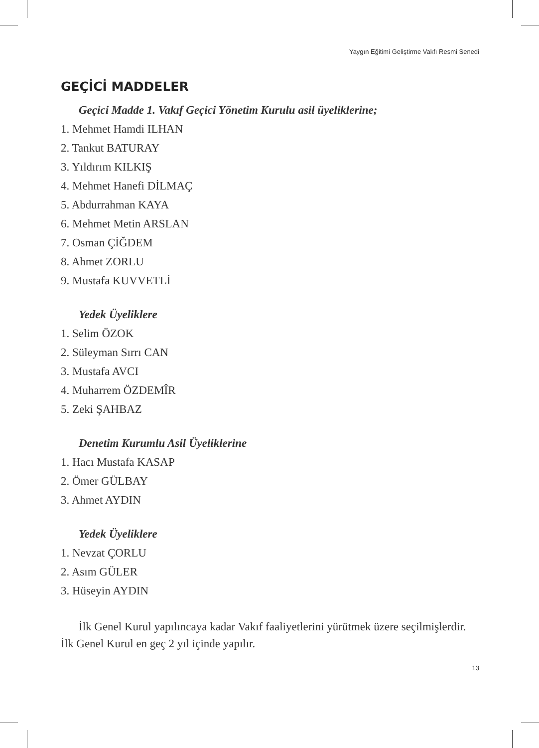Yaygın Eğitimi Geliştirme Vakfı Resmi Senedi
GEÇİCİ MADDELER
Geçici Madde 1. Vakıf Geçici Yönetim Kurulu asil üyeliklerine;
1. Mehmet Hamdi ILHAN
2. Tankut BATURAY
3. Yıldırım KILKIŞ
4. Mehmet Hanefi DİLMAÇ
5. Abdurrahman KAYA
6. Mehmet Metin ARSLAN
7. Osman ÇİĞDEM
8. Ahmet ZORLU
9. Mustafa KUVVETLİ
Yedek Üyeliklere
1. Selim ÖZOK
2. Süleyman Sırrı CAN
3. Mustafa AVCI
4. Muharrem ÖZDEMÎR
5. Zeki ŞAHBAZ
Denetim Kurumlu Asil Üyeliklerine
1. Hacı Mustafa KASAP
2. Ömer GÜLBAY
3. Ahmet AYDIN
Yedek Üyeliklere
1. Nevzat ÇORLU
2. Asım GÜLER
3. Hüseyin AYDIN
İlk Genel Kurul yapılıncaya kadar Vakıf faaliyetlerini yürütmek üzere seçilmişlerdir. İlk Genel Kurul en geç 2 yıl içinde yapılır.
13